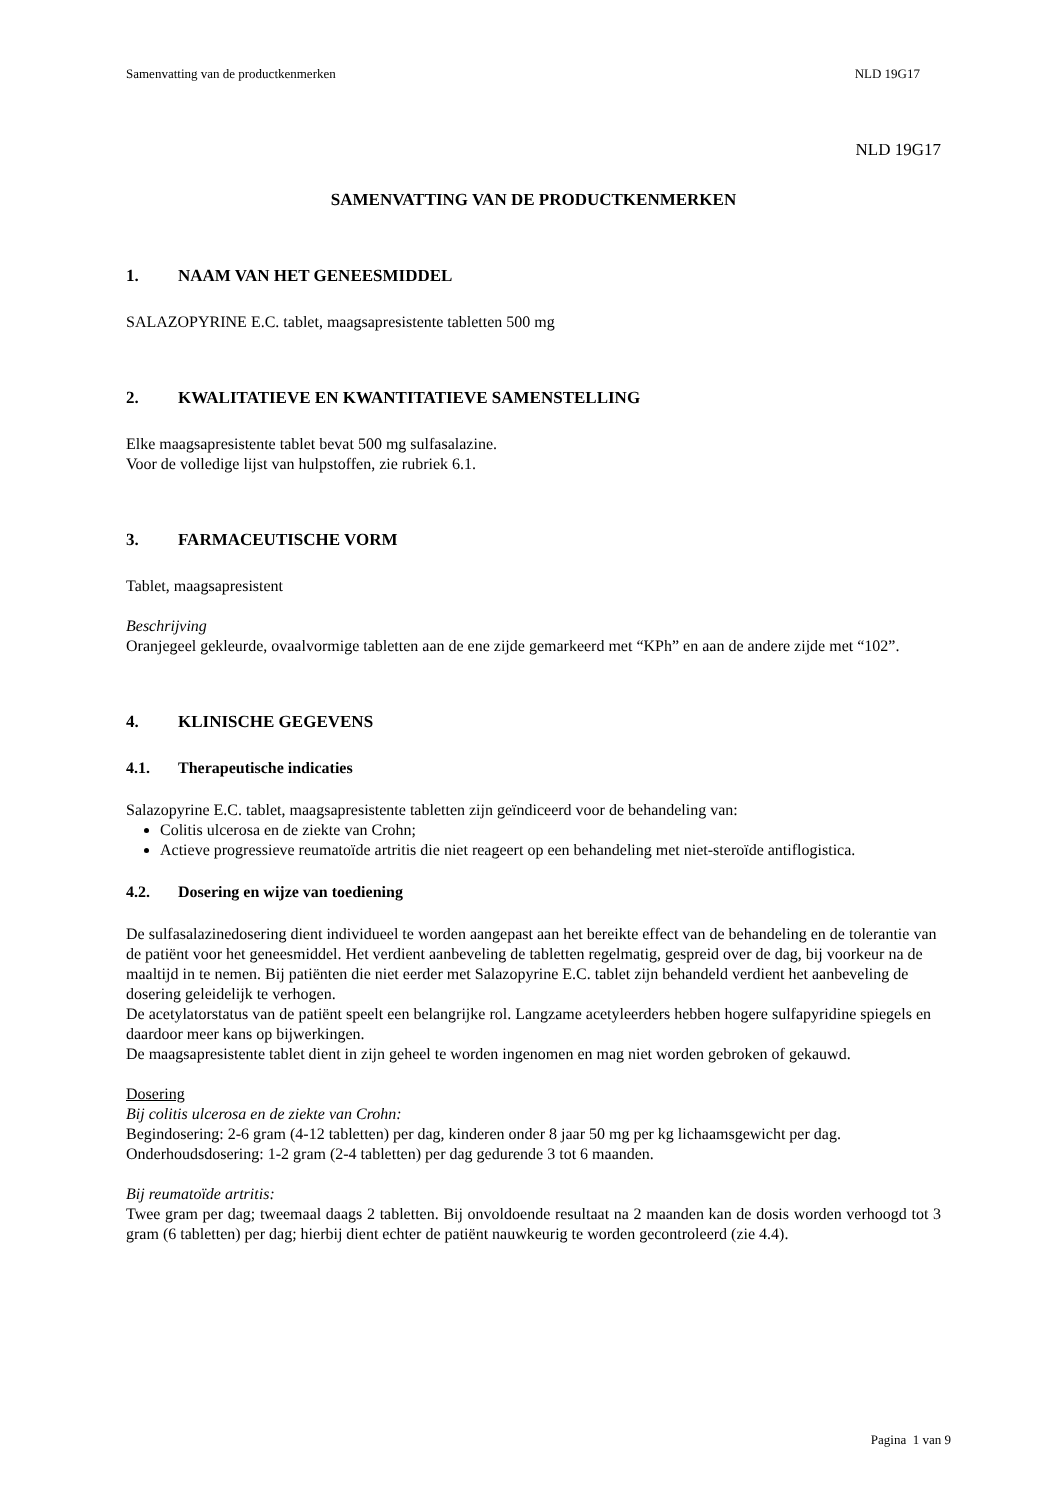Samenvatting van de productkenmerken NLD 19G17
NLD 19G17
SAMENVATTING VAN DE PRODUCTKENMERKEN
1. NAAM VAN HET GENEESMIDDEL
SALAZOPYRINE E.C. tablet, maagsapresistente tabletten 500 mg
2. KWALITATIEVE EN KWANTITATIEVE SAMENSTELLING
Elke maagsapresistente tablet bevat 500 mg sulfasalazine.
Voor de volledige lijst van hulpstoffen, zie rubriek 6.1.
3. FARMACEUTISCHE VORM
Tablet, maagsapresistent
Beschrijving
Oranjegeel gekleurde, ovaalvormige tabletten aan de ene zijde gemarkeerd met “KPh” en aan de andere zijde met “102”.
4. KLINISCHE GEGEVENS
4.1. Therapeutische indicaties
Salazopyrine E.C. tablet, maagsapresistente tabletten zijn geïndiceerd voor de behandeling van:
Colitis ulcerosa en de ziekte van Crohn;
Actieve progressieve reumatoïde artritis die niet reageert op een behandeling met niet-steroïde antiflogistica.
4.2. Dosering en wijze van toediening
De sulfasalazinedosering dient individueel te worden aangepast aan het bereikte effect van de behandeling en de tolerantie van de patiënt voor het geneesmiddel. Het verdient aanbeveling de tabletten regelmatig, gespreid over de dag, bij voorkeur na de maaltijd in te nemen. Bij patiënten die niet eerder met Salazopyrine E.C. tablet zijn behandeld verdient het aanbeveling de dosering geleidelijk te verhogen.
De acetylatorstatus van de patiënt speelt een belangrijke rol. Langzame acetyleerders hebben hogere sulfapyridine spiegels en daardoor meer kans op bijwerkingen.
De maagsapresistente tablet dient in zijn geheel te worden ingenomen en mag niet worden gebroken of gekauwd.
Dosering
Bij colitis ulcerosa en de ziekte van Crohn:
Begindosering: 2-6 gram (4-12 tabletten) per dag, kinderen onder 8 jaar 50 mg per kg lichaamsgewicht per dag.
Onderhoudsdosering: 1-2 gram (2-4 tabletten) per dag gedurende 3 tot 6 maanden.
Bij reumatoïde artritis:
Twee gram per dag; tweemaal daags 2 tabletten. Bij onvoldoende resultaat na 2 maanden kan de dosis worden verhoogd tot 3 gram (6 tabletten) per dag; hierbij dient echter de patiënt nauwkeurig te worden gecontroleerd (zie 4.4).
Pagina 1 van 9